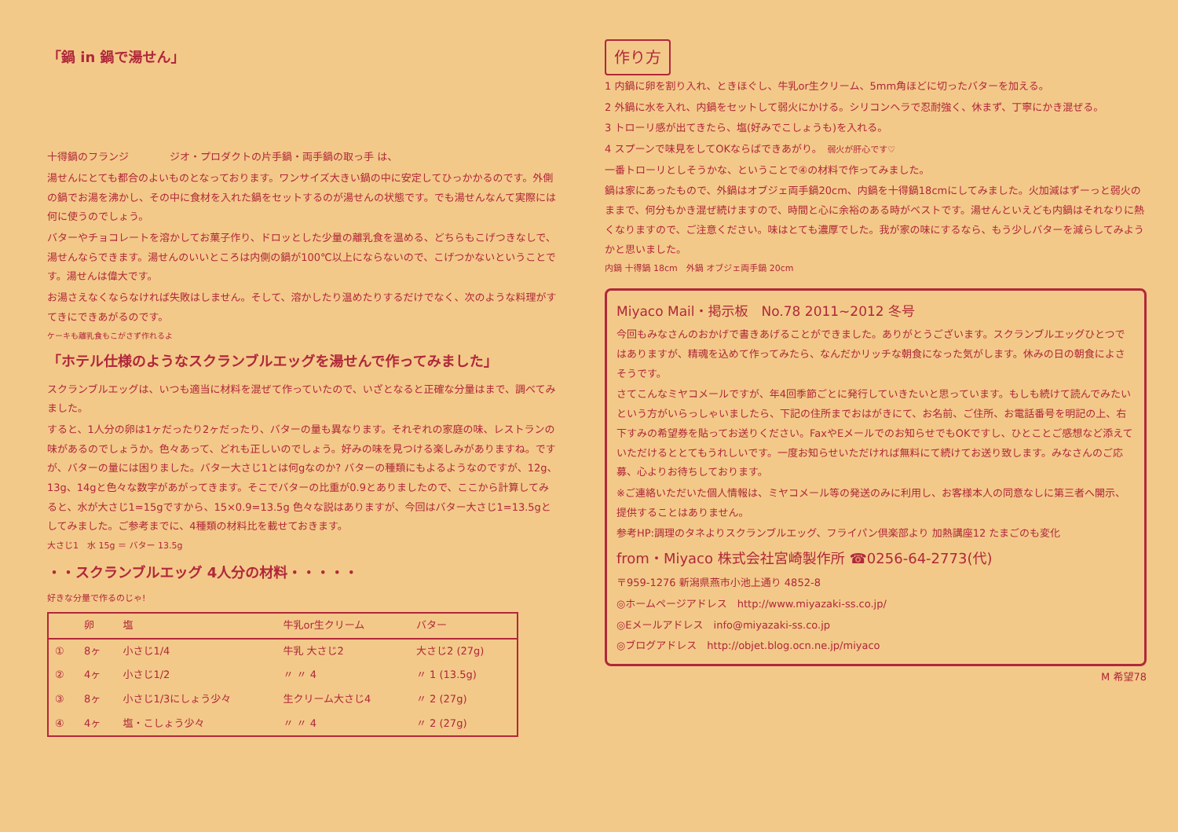「鍋 in 鍋で湯せん」
十得鍋のフランジ　　　　ジオ・プロダクトの片手鍋・両手鍋の取っ手 は、
湯せんにとても都合のよいものとなっております。ワンサイズ大きい鍋の中に安定してひっかかるのです。外側の鍋でお湯を沸かし、その中に食材を入れた鍋をセットするのが湯せんの状態です。でも湯せんなんて実際には何に使うのでしょう。
バターやチョコレートを溶かしてお菓子作り、ドロッとした少量の離乳食を温める、どちらもこげつきなしで、湯せんならできます。湯せんのいいところは内側の鍋が100℃以上にならないので、こげつかないということです。湯せんは偉大です。
お湯さえなくならなければ失敗はしません。そして、溶かしたり温めたりするだけでなく、次のような料理がすてきにできあがるのです。
ケーキも離乳食もこがさず作れるよ
「ホテル仕様のようなスクランブルエッグを湯せんで作ってみました」
スクランブルエッグは、いつも適当に材料を混ぜて作っていたので、いざとなると正確な分量はまで、調べてみました。
すると、1人分の卵は1ヶだったり2ヶだったり、バターの量も異なります。それぞれの家庭の味、レストランの味があるのでしょうか。色々あって、どれも正しいのでしょう。好みの味を見つける楽しみがありますね。ですが、バターの量には困りました。バター大さじ1とは何gなのか? バターの種類にもよるようなのですが、12g、13g、14gと色々な数字があがってきます。そこでバターの比重が0.9とありましたので、ここから計算してみると、水が大さじ1=15gですから、15×0.9=13.5g 色々な説はありますが、今回はバター大さじ1=13.5gとしてみました。ご参考までに、4種類の材料比を載せておきます。
大さじ1　水 15g ＝ バター 13.5g
・・スクランブルエッグ 4人分の材料・・・・・
好きな分量で作るのじゃ!
| | 卵 | 塩 | 牛乳or生クリーム | バター |
| --- | --- | --- | --- | --- |
| ① | 8ヶ | 小さじ1/4 | 牛乳 大さじ2 | 大さじ2 (27g) |
| ② | 4ヶ | 小さじ1/2 | 〃 〃 4 | 〃 1 (13.5g) |
| ③ | 8ヶ | 小さじ1/3にしょう少々 | 生クリーム大さじ4 | 〃 2 (27g) |
| ④ | 4ヶ | 塩・こしょう少々 | 〃 〃 4 | 〃 2 (27g) |
作り方
1 内鍋に卵を割り入れ、ときほぐし、牛乳or生クリーム、5mm角ほどに切ったバターを加える。
2 外鍋に水を入れ、内鍋をセットして弱火にかける。シリコンヘラで忍耐強く、休まず、丁寧にかき混ぜる。
3 トローリ感が出てきたら、塩(好みでこしょうも)を入れる。
4 スプーンで味見をしてOKならばできあがり。　弱火が肝心です♡
一番トローリとしそうかな、ということで④の材料で作ってみました。
鍋は家にあったもので、外鍋はオブジェ両手鍋20cm、内鍋を十得鍋18cmにしてみました。火加減はずーっと弱火のままで、何分もかき混ぜ続けますので、時間と心に余裕のある時がベストです。湯せんといえども内鍋はそれなりに熱くなりますので、ご注意ください。味はとても濃厚でした。我が家の味にするなら、もう少しバターを減らしてみようかと思いました。
内鍋 十得鍋 18cm　外鍋 オブジェ両手鍋 20cm
Miyaco Mail・掲示板　No.78 2011~2012 冬号
今回もみなさんのおかげで書きあげることができました。ありがとうございます。スクランブルエッグひとつではありますが、精魂を込めて作ってみたら、なんだかリッチな朝食になった気がします。休みの日の朝食によさそうです。
さてこんなミヤコメールですが、年4回季節ごとに発行していきたいと思っています。もしも続けて読んでみたいという方がいらっしゃいましたら、下記の住所までおはがきにて、お名前、ご住所、お電話番号を明記の上、右下すみの希望券を貼ってお送りください。FaxやEメールでのお知らせでもOKですし、ひとことご感想など添えていただけるととてもうれしいです。一度お知らせいただければ無料にて続けてお送り致します。みなさんのご応募、心よりお待ちしております。
※ご連絡いただいた個人情報は、ミヤコメール等の発送のみに利用し、お客様本人の同意なしに第三者へ開示、提供することはありません。
参考HP:調理のタネよりスクランブルエッグ、フライパン倶楽部より 加熱講座12 たまごのも変化
from・Miyaco 株式会社宮崎製作所 ☎0256-64-2773(代)
〒959-1276 新潟県燕市小池上通り 4852-8
◎ホームページアドレス　http://www.miyazaki-ss.co.jp/
◎Eメールアドレス　info@miyazaki-ss.co.jp
◎ブログアドレス　http://objet.blog.ocn.ne.jp/miyaco
M 希望78